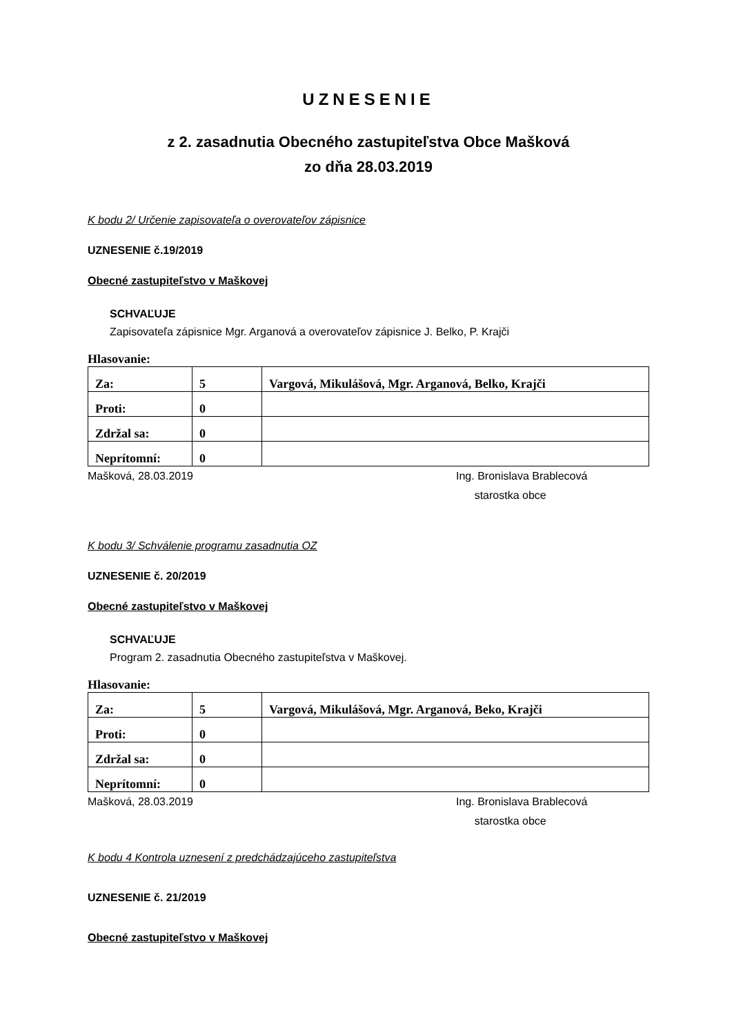UZNESENIE
z 2. zasadnutia Obecného zastupiteľstva Obce Mašková
zo dňa 28.03.2019
K bodu 2/ Určenie zapisovateľa o overovateľov zápisnice
UZNESENIE č.19/2019
Obecné zastupiteľstvo v Maškovej
SCHVAĽUJE
Zapisovateľa zápisnice Mgr. Arganová a overovateľov zápisnice J. Belko, P. Krajči
Hlasovanie:
| Za: | 5 | Vargová, Mikulášová, Mgr. Arganová, Belko, Krajči |
| Proti: | 0 | |
| Zdržal sa: | 0 | |
| Neprítomní: | 0 | |
Mašková, 28.03.2019 Ing. Bronislava Brablecová
starostka obce
K bodu 3/ Schválenie programu zasadnutia OZ
UZNESENIE č. 20/2019
Obecné zastupiteľstvo v Maškovej
SCHVAĽUJE
Program 2. zasadnutia Obecného zastupiteľstva v Maškovej.
Hlasovanie:
| Za: | 5 | Vargová, Mikulášová, Mgr. Arganová, Beko, Krajči |
| Proti: | 0 | |
| Zdržal sa: | 0 | |
| Neprítomní: | 0 | |
Mašková, 28.03.2019 Ing. Bronislava Brablecová
starostka obce
K bodu 4 Kontrola uznesení z predchádzajúceho zastupiteľstva
UZNESENIE č. 21/2019
Obecné zastupiteľstvo v Maškovej